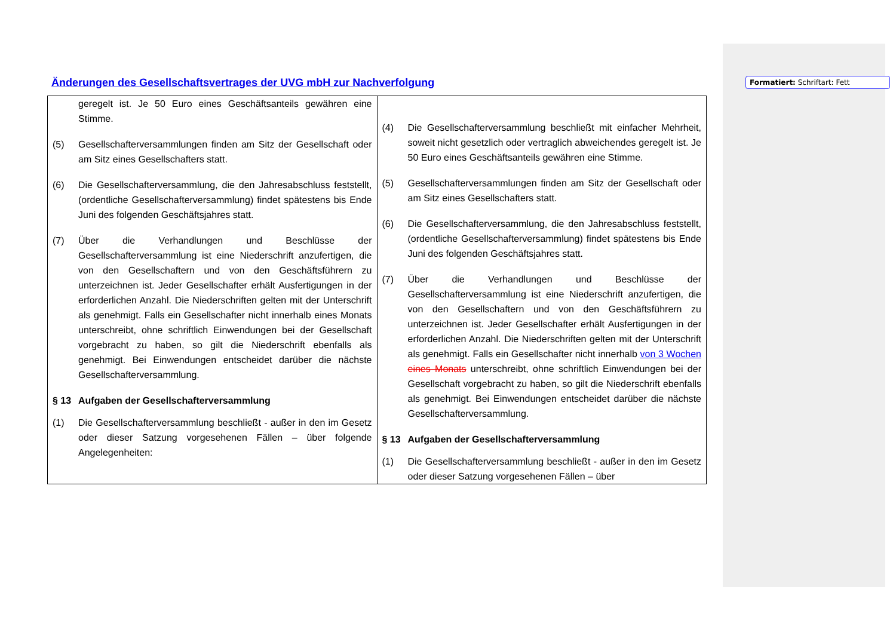Formatiert: Schriftart: Fett
Änderungen des Gesellschaftsvertrages der UVG mbH zur Nachverfolgung
| geregelt ist. Je 50 Euro eines Geschäftsanteils gewähren eine Stimme. (5) Gesellschafterversammlungen finden am Sitz der Gesellschaft oder am Sitz eines Gesellschafters statt. (6) Die Gesellschafterversammlung, die den Jahresabschluss feststellt, (ordentliche Gesellschafterversammlung) findet spätestens bis Ende Juni des folgenden Geschäftsjahres statt. (7) Über die Verhandlungen und Beschlüsse der Gesellschafterversammlung ist eine Niederschrift anzufertigen, die von den Gesellschaftern und von den Geschäftsführern zu unterzeichnen ist. Jeder Gesellschafter erhält Ausfertigungen in der erforderlichen Anzahl. Die Niederschriften gelten mit der Unterschrift als genehmigt. Falls ein Gesellschafter nicht innerhalb eines Monats unterschreibt, ohne schriftlich Einwendungen bei der Gesellschaft vorgebracht zu haben, so gilt die Niederschrift ebenfalls als genehmigt. Bei Einwendungen entscheidet darüber die nächste Gesellschafterversammlung. § 13 Aufgaben der Gesellschafterversammlung (1) Die Gesellschafterversammlung beschließt - außer in den im Gesetz oder dieser Satzung vorgesehenen Fällen – über folgende Angelegenheiten: | (4) Die Gesellschafterversammlung beschließt mit einfacher Mehrheit, soweit nicht gesetzlich oder vertraglich abweichendes geregelt ist. Je 50 Euro eines Geschäftsanteils gewähren eine Stimme. (5) Gesellschafterversammlungen finden am Sitz der Gesellschaft oder am Sitz eines Gesellschafters statt. (6) Die Gesellschafterversammlung, die den Jahresabschluss feststellt, (ordentliche Gesellschafterversammlung) findet spätestens bis Ende Juni des folgenden Geschäftsjahres statt. (7) Über die Verhandlungen und Beschlüsse der Gesellschafterversammlung ist eine Niederschrift anzufertigen, die von den Gesellschaftern und von den Geschäftsführern zu unterzeichnen ist. Jeder Gesellschafter erhält Ausfertigungen in der erforderlichen Anzahl. Die Niederschriften gelten mit der Unterschrift als genehmigt. Falls ein Gesellschafter nicht innerhalb von 3 Wochen eines Monats unterschreibt, ohne schriftlich Einwendungen bei der Gesellschaft vorgebracht zu haben, so gilt die Niederschrift ebenfalls als genehmigt. Bei Einwendungen entscheidet darüber die nächste Gesellschafterversammlung. § 13 Aufgaben der Gesellschafterversammlung (1) Die Gesellschafterversammlung beschließt - außer in den im Gesetz oder dieser Satzung vorgesehenen Fällen – über |